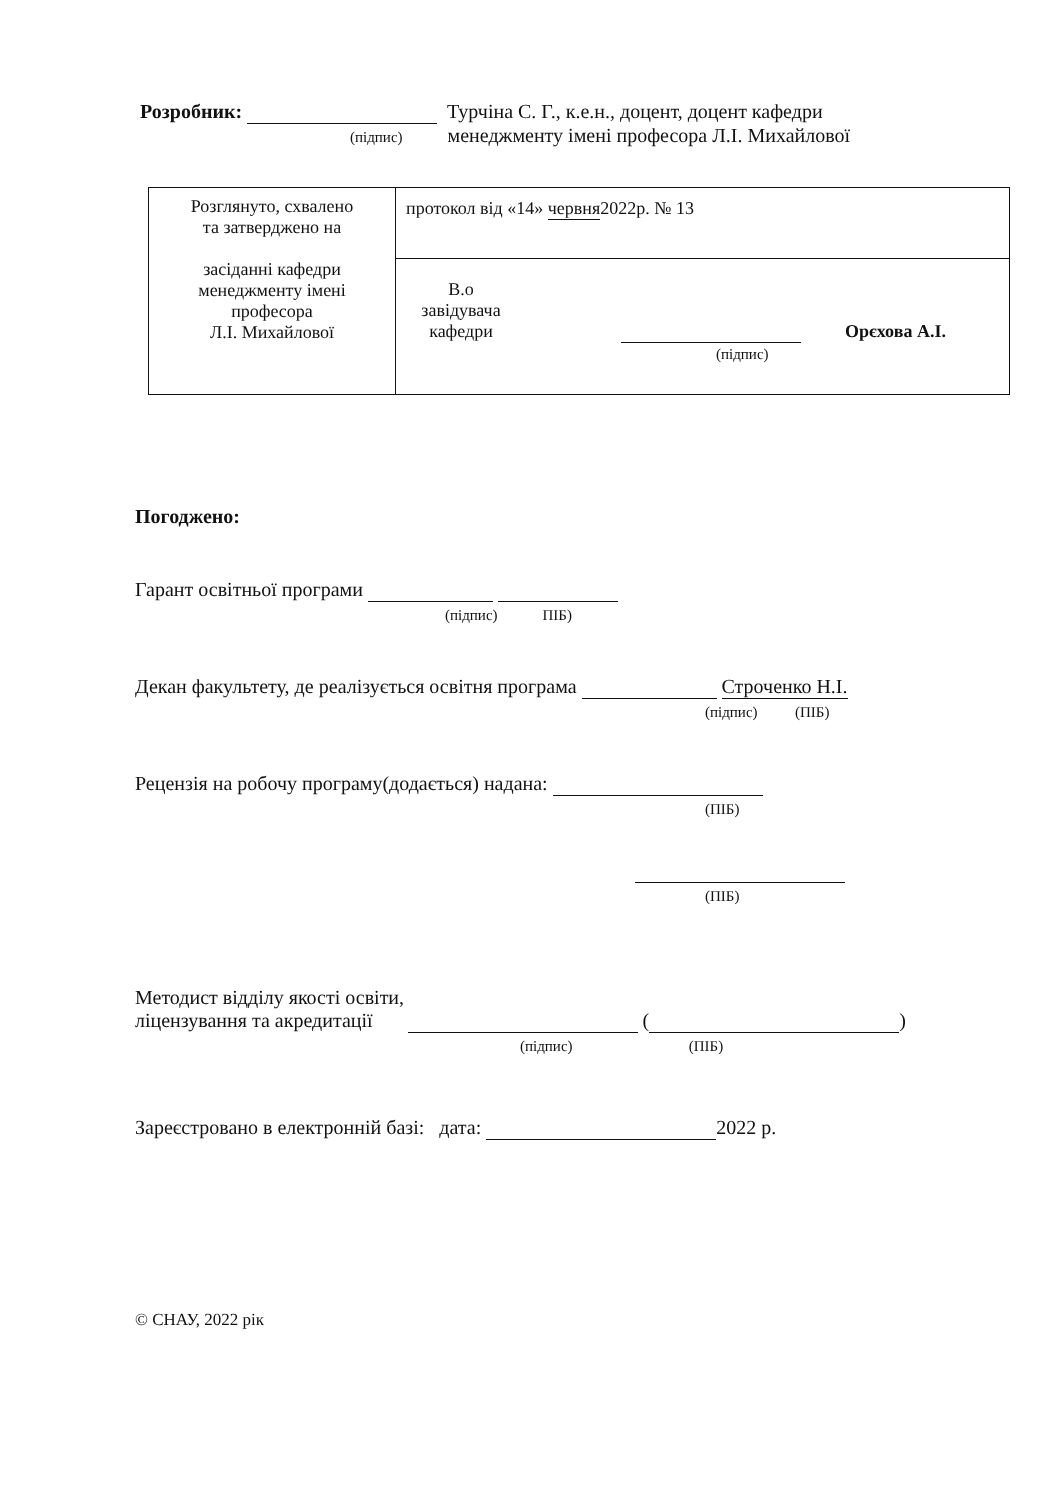Розробник: Турчіна С. Г., к.е.н., доцент, доцент кафедри
(підпис) менеджменту імені професора Л.І. Михайлової
| Розглянуто, схвалено та затверджено на засіданні кафедри менеджменту імені професора Л.І. Михайлової | протокол від «14» червня 2022р. № 13 |
| | В.о завідувача кафедри Орєхова А.І. (підпис) |
Погоджено:
Гарант освітньої програми
(підпис) ПІБ)
Декан факультету, де реалізується освітня програма Строченко Н.І.
(підпис) (ПІБ)
Рецензія на робочу програму(додається) надана:
(ПІБ)
(ПІБ)
Методист відділу якості освіти,
ліцензування та акредитації ( )
(підпис) (ПІБ)
Зареєстровано в електронній базі: дата: 2022 р.
© СНАУ, 2022 рік